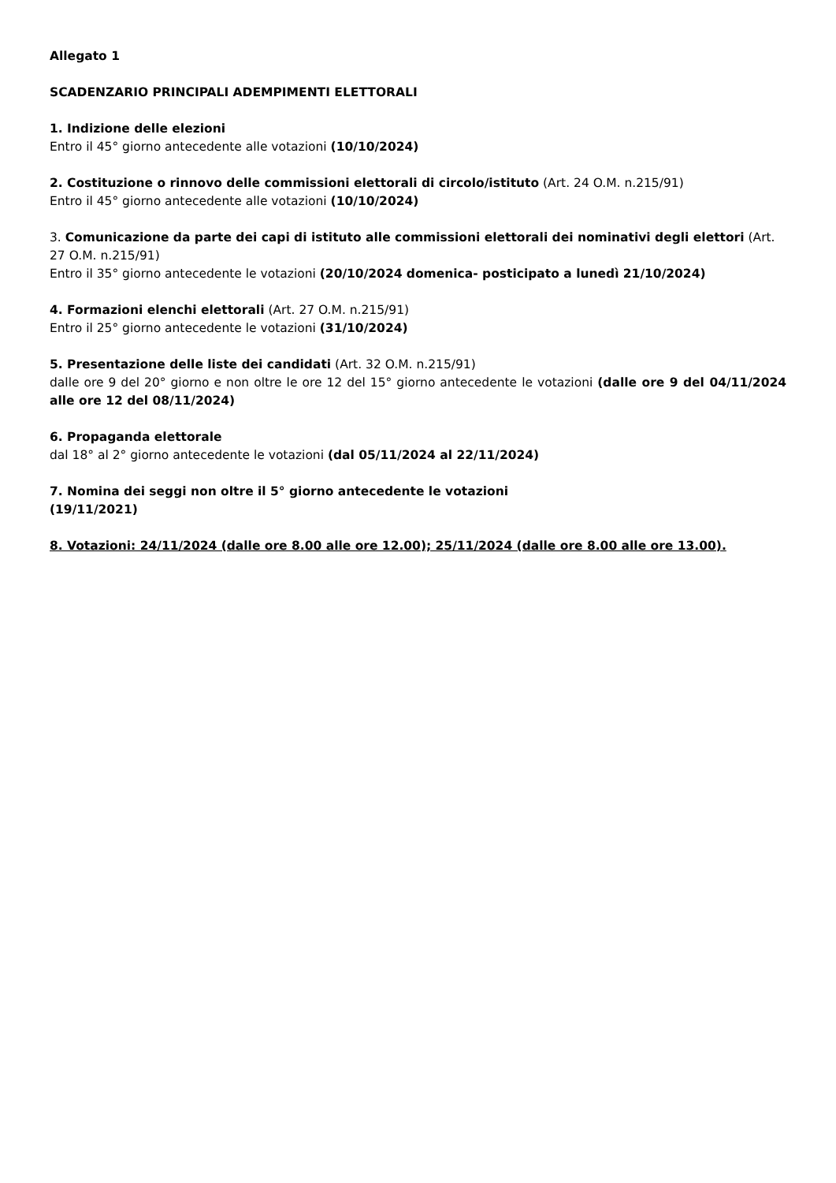Allegato 1
SCADENZARIO PRINCIPALI ADEMPIMENTI ELETTORALI
1. Indizione delle elezioni
Entro il 45° giorno antecedente alle votazioni (10/10/2024)
2. Costituzione o rinnovo delle commissioni elettorali di circolo/istituto (Art. 24 O.M. n.215/91)
Entro il 45° giorno antecedente alle votazioni (10/10/2024)
3. Comunicazione da parte dei capi di istituto alle commissioni elettorali dei nominativi degli elettori (Art. 27 O.M. n.215/91)
Entro il 35° giorno antecedente le votazioni (20/10/2024 domenica- posticipato a lunedì 21/10/2024)
4. Formazioni elenchi elettorali (Art. 27 O.M. n.215/91)
Entro il 25° giorno antecedente le votazioni (31/10/2024)
5. Presentazione delle liste dei candidati (Art. 32 O.M. n.215/91)
dalle ore 9 del 20° giorno e non oltre le ore 12 del 15° giorno antecedente le votazioni (dalle ore 9 del 04/11/2024 alle ore 12 del 08/11/2024)
6. Propaganda elettorale
dal 18° al 2° giorno antecedente le votazioni (dal 05/11/2024 al 22/11/2024)
7. Nomina dei seggi non oltre il 5° giorno antecedente le votazioni
(19/11/2021)
8. Votazioni: 24/11/2024 (dalle ore 8.00 alle ore 12.00); 25/11/2024 (dalle ore 8.00 alle ore 13.00).